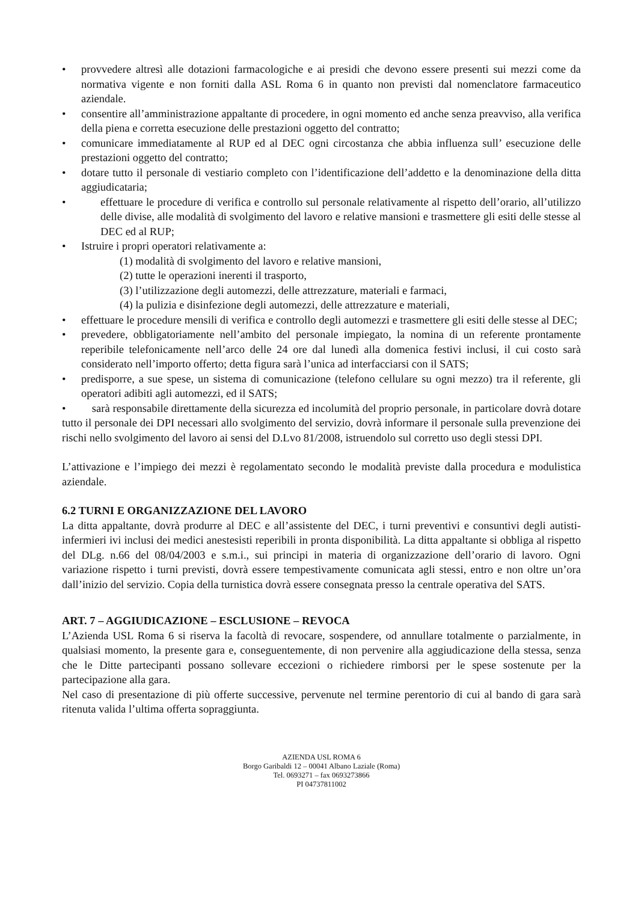• provvedere altresì alle dotazioni farmacologiche e ai presidi che devono essere presenti sui mezzi come da normativa vigente e non forniti dalla ASL Roma 6 in quanto non previsti dal nomenclatore farmaceutico aziendale.
• consentire all’amministrazione appaltante di procedere, in ogni momento ed anche senza preavviso, alla verifica della piena e corretta esecuzione delle prestazioni oggetto del contratto;
• comunicare immediatamente al RUP ed al DEC ogni circostanza che abbia influenza sull’ esecuzione delle prestazioni oggetto del contratto;
• dotare tutto il personale di vestiario completo con l’identificazione dell’addetto e la denominazione della ditta aggiudicataria;
• effettuare le procedure di verifica e controllo sul personale relativamente al rispetto dell’orario, all’utilizzo delle divise, alle modalità di svolgimento del lavoro e relative mansioni e trasmettere gli esiti delle stesse al DEC ed al RUP;
• Istruire i propri operatori relativamente a:
(1) modalità di svolgimento del lavoro e relative mansioni,
(2) tutte le operazioni inerenti il trasporto,
(3) l’utilizzazione degli automezzi, delle attrezzature, materiali e farmaci,
(4) la pulizia e disinfezione degli automezzi, delle attrezzature e materiali,
• effettuare le procedure mensili di verifica e controllo degli automezzi e trasmettere gli esiti delle stesse al DEC;
• prevedere, obbligatoriamente nell’ambito del personale impiegato, la nomina di un referente prontamente reperibile telefonicamente nell’arco delle 24 ore dal lunedì alla domenica festivi inclusi, il cui costo sarà considerato nell’importo offerto; detta figura sarà l’unica ad interfacciarsi con il SATS;
• predisporre, a sue spese, un sistema di comunicazione (telefono cellulare su ogni mezzo) tra il referente, gli operatori adibiti agli automezzi, ed il SATS;
• sarà responsabile direttamente della sicurezza ed incolumità del proprio personale, in particolare dovrà dotare tutto il personale dei DPI necessari allo svolgimento del servizio, dovrà informare il personale sulla prevenzione dei rischi nello svolgimento del lavoro ai sensi del D.Lvo 81/2008, istruendolo sul corretto uso degli stessi DPI.
L’attivazione e l’impiego dei mezzi è regolamentato secondo le modalità previste dalla procedura e modulistica aziendale.
6.2 TURNI E ORGANIZZAZIONE DEL LAVORO
La ditta appaltante, dovrà produrre al DEC e all’assistente del DEC, i turni preventivi e consuntivi degli autisti-infermieri ivi inclusi dei medici anestesisti reperibili in pronta disponibilità. La ditta appaltante si obbliga al rispetto del DLg. n.66 del 08/04/2003 e s.m.i., sui principi in materia di organizzazione dell’orario di lavoro. Ogni variazione rispetto i turni previsti, dovrà essere tempestivamente comunicata agli stessi, entro e non oltre un’ora dall’inizio del servizio. Copia della turnistica dovrà essere consegnata presso la centrale operativa del SATS.
ART. 7 – AGGIUDICAZIONE – ESCLUSIONE – REVOCA
L’Azienda USL Roma 6 si riserva la facoltà di revocare, sospendere, od annullare totalmente o parzialmente, in qualsiasi momento, la presente gara e, conseguentemente, di non pervenire alla aggiudicazione della stessa, senza che le Ditte partecipanti possano sollevare eccezioni o richiedere rimborsi per le spese sostenute per la partecipazione alla gara.
Nel caso di presentazione di più offerte successive, pervenute nel termine perentorio di cui al bando di gara sarà ritenuta valida l’ultima offerta sopraggiunta.
AZIENDA USL ROMA 6
Borgo Garibaldi 12 – 00041 Albano Laziale (Roma)
Tel. 0693271 – fax 0693273866
PI 04737811002